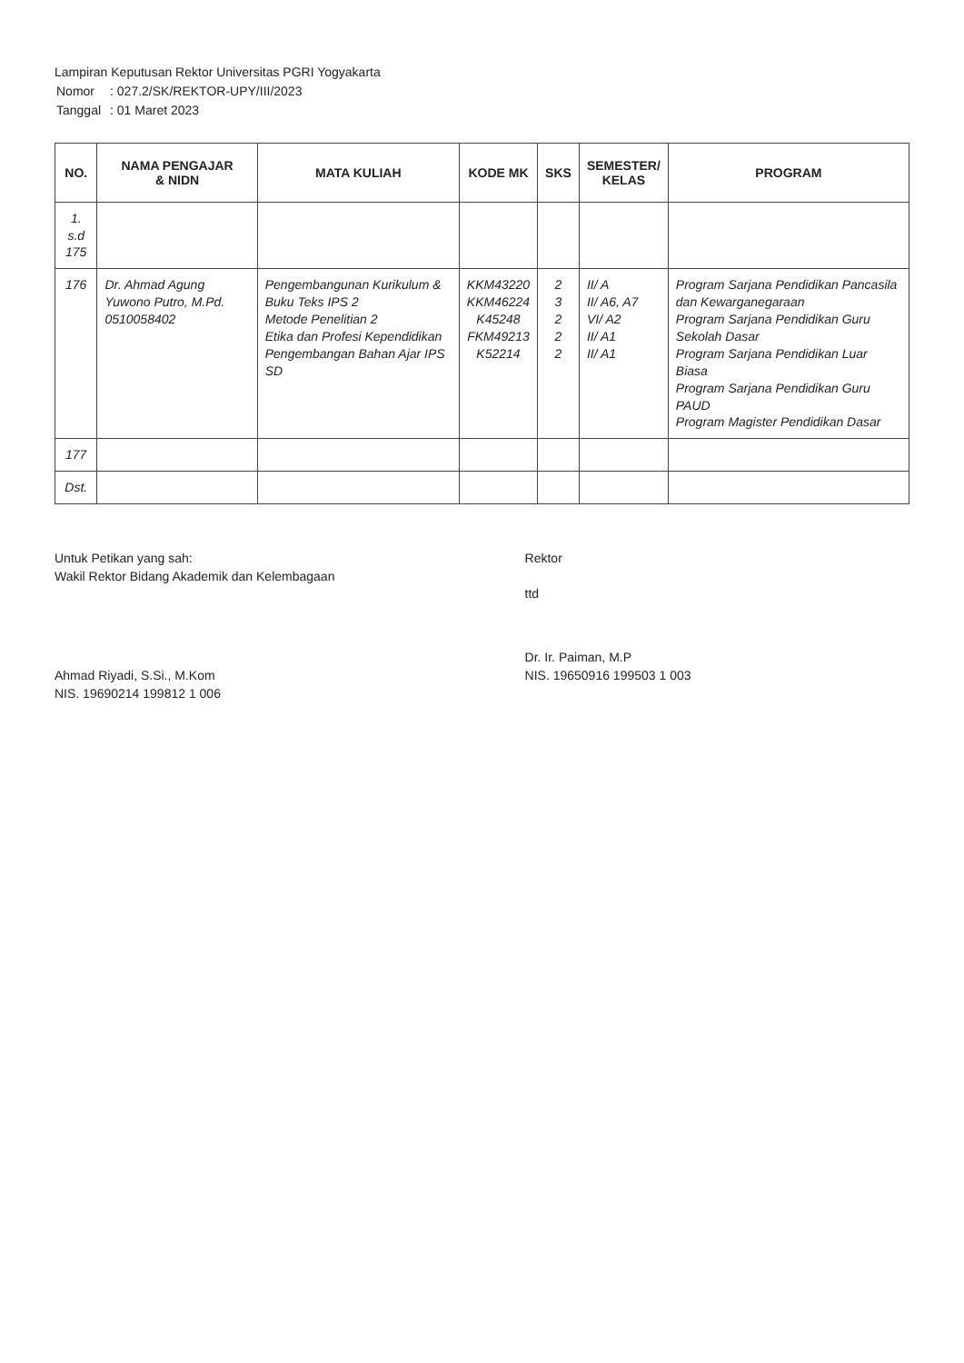Lampiran Keputusan Rektor Universitas PGRI Yogyakarta
| Nomor | : 027.2/SK/REKTOR-UPY/III/2023 |
| Tanggal | : 01 Maret 2023 |
| NO. | NAMA PENGAJAR & NIDN | MATA KULIAH | KODE MK | SKS | SEMESTER/ KELAS | PROGRAM |
| --- | --- | --- | --- | --- | --- | --- |
| 1. s.d 175 | | | | | | |
| 176 | Dr. Ahmad Agung Yuwono Putro, M.Pd. 0510058402 | Pengembangunan Kurikulum & Buku Teks IPS 2 Metode Penelitian 2 Etika dan Profesi Kependidikan Pengembangan Bahan Ajar IPS SD | KKM43220 KKM46224 K45248 FKM49213 K52214 | 2 3 2 2 2 | II/ A II/ A6, A7 VI/ A2 II/ A1 II/ A1 | Program Sarjana Pendidikan Pancasila dan Kewarganegaraan Program Sarjana Pendidikan Guru Sekolah Dasar Program Sarjana Pendidikan Luar Biasa Program Sarjana Pendidikan Guru PAUD Program Magister Pendidikan Dasar |
| 177 | | | | | | |
| Dst. | | | | | | |
Untuk Petikan yang sah:
Wakil Rektor Bidang Akademik dan Kelembagaan
Ahmad Riyadi, S.Si., M.Kom
NIS. 19690214 199812 1 006
Rektor
ttd
Dr. Ir. Paiman, M.P
NIS. 19650916 199503 1 003